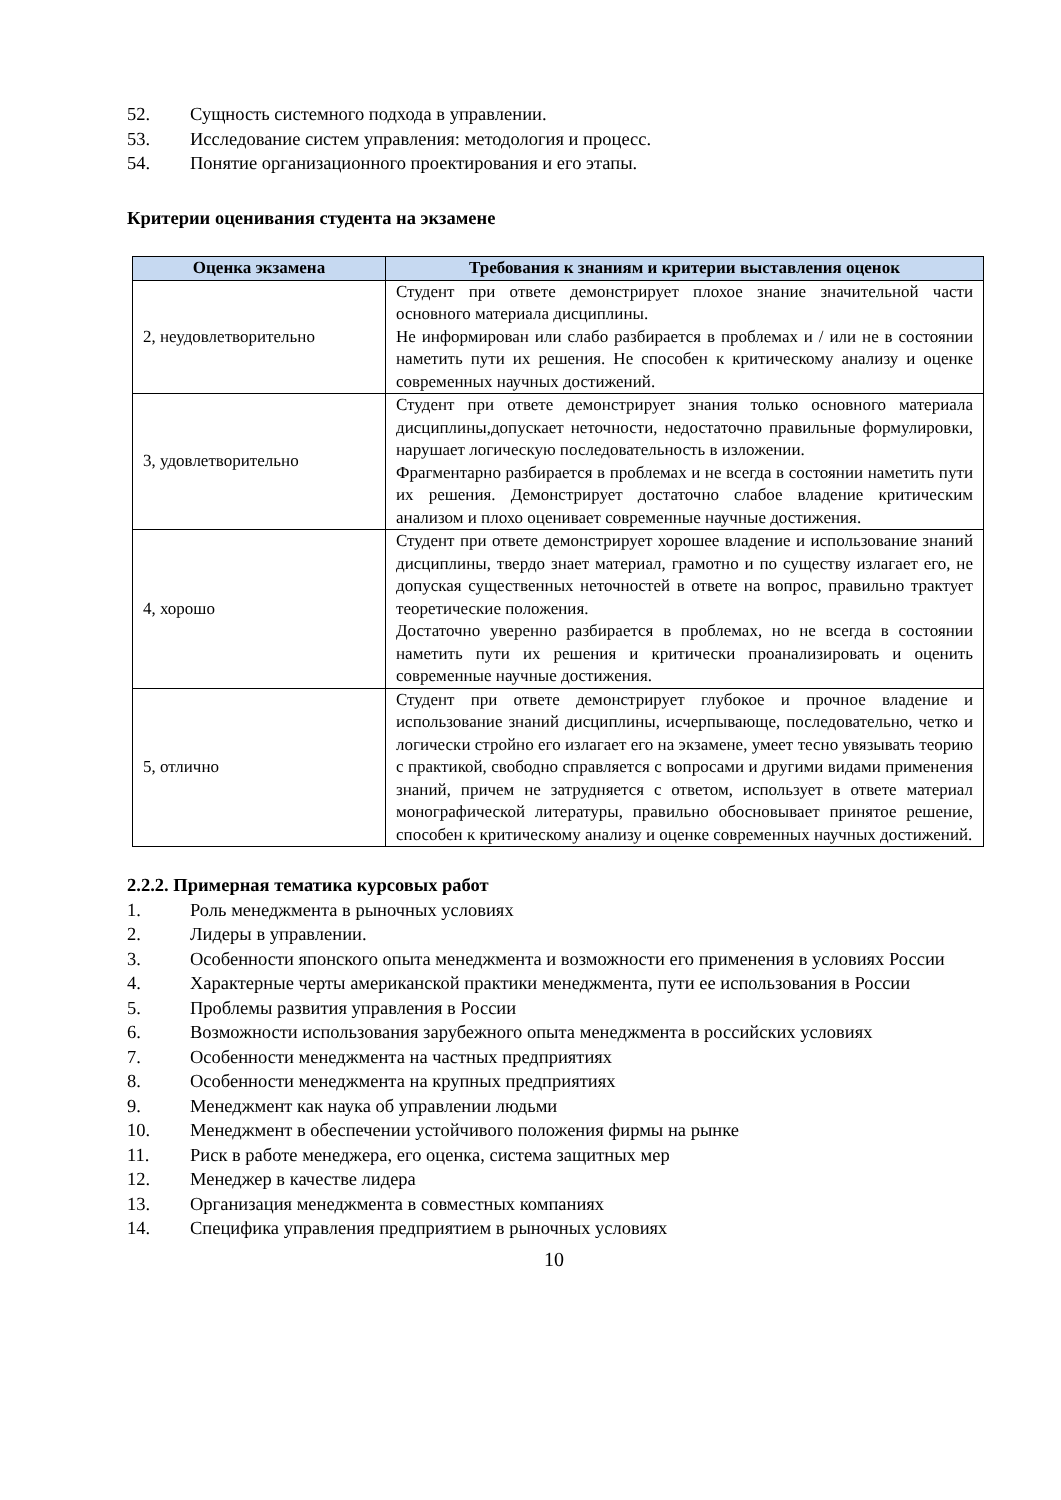52. Сущность системного подхода в управлении.
53. Исследование систем управления: методология и процесс.
54. Понятие организационного проектирования и его этапы.
Критерии оценивания студента на экзамене
| Оценка экзамена | Требования к знаниям и критерии выставления оценок |
| --- | --- |
| 2, неудовлетворительно | Студент при ответе демонстрирует плохое знание значительной части основного материала дисциплины. Не информирован или слабо разбирается в проблемах и / или не в состоянии наметить пути их решения. Не способен к критическому анализу и оценке современных научных достижений. |
| 3, удовлетворительно | Студент при ответе демонстрирует знания только основного материала дисциплины,допускает неточности, недостаточно правильные формулировки, нарушает логическую последовательность в изложении. Фрагментарно разбирается в проблемах и не всегда в состоянии наметить пути их решения. Демонстрирует достаточно слабое владение критическим анализом и плохо оценивает современные научные достижения. |
| 4, хорошо | Студент при ответе демонстрирует хорошее владение и использование знаний дисциплины, твердо знает материал, грамотно и по существу излагает его, не допуская существенных неточностей в ответе на вопрос, правильно трактует теоретические положения. Достаточно уверенно разбирается в проблемах, но не всегда в состоянии наметить пути их решения и критически проанализировать и оценить современные научные достижения. |
| 5, отлично | Студент при ответе демонстрирует глубокое и прочное владение и использование знаний дисциплины, исчерпывающе, последовательно, четко и логически стройно его излагает его на экзамене, умеет тесно увязывать теорию с практикой, свободно справляется с вопросами и другими видами применения знаний, причем не затрудняется с ответом, использует в ответе материал монографической литературы, правильно обосновывает принятое решение, способен к критическому анализу и оценке современных научных достижений. |
2.2.2. Примерная тематика курсовых работ
1. Роль менеджмента в рыночных условиях
2. Лидеры в управлении.
3. Особенности японского опыта менеджмента и возможности его применения в условиях России
4. Характерные черты американской практики менеджмента, пути ее использования в России
5. Проблемы развития управления в России
6. Возможности использования зарубежного опыта менеджмента в российских условиях
7. Особенности менеджмента на частных предприятиях
8. Особенности менеджмента на крупных предприятиях
9. Менеджмент как наука об управлении людьми
10. Менеджмент в обеспечении устойчивого положения фирмы на рынке
11. Риск в работе менеджера, его оценка, система защитных мер
12. Менеджер в качестве лидера
13. Организация менеджмента в совместных компаниях
14. Специфика управления предприятием в рыночных условиях
10